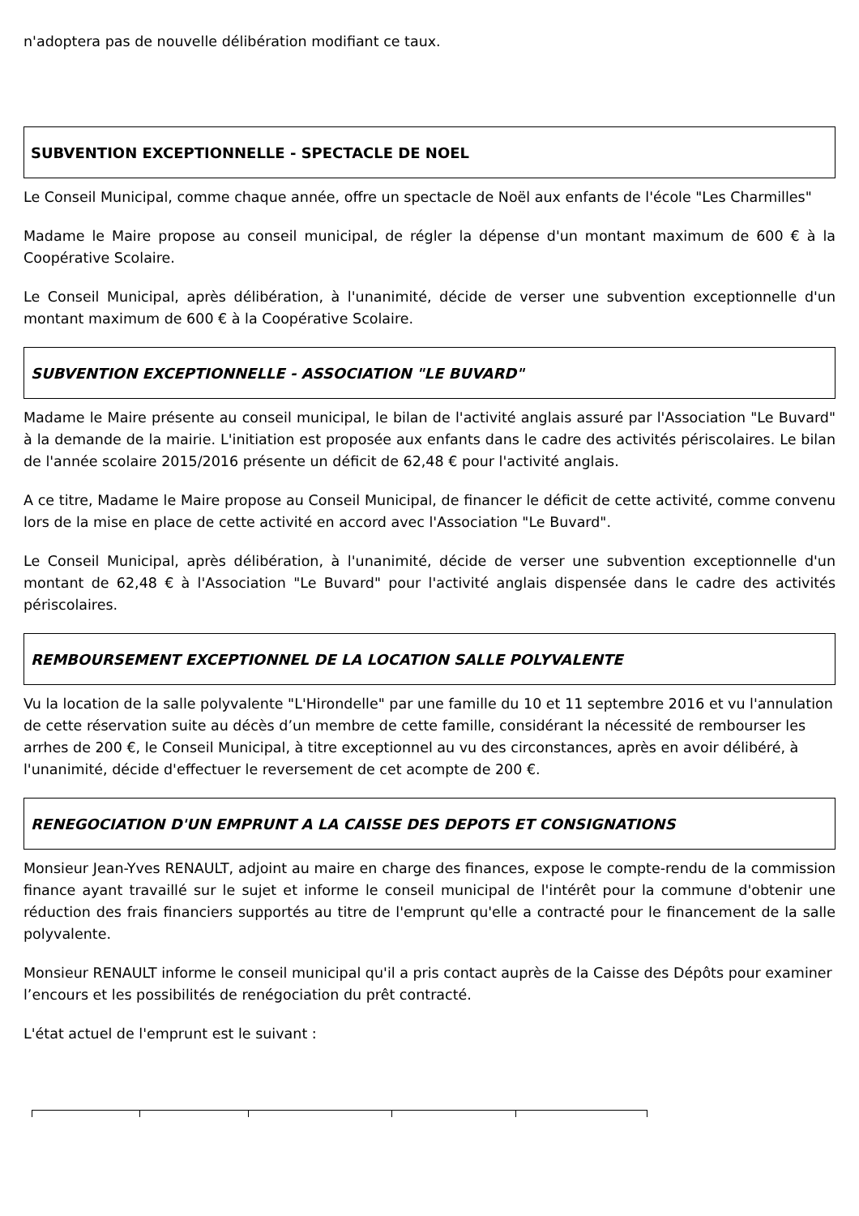n'adoptera pas de nouvelle délibération modifiant ce taux.
SUBVENTION EXCEPTIONNELLE - SPECTACLE DE NOEL
Le Conseil Municipal, comme chaque année, offre un spectacle de Noël aux enfants de l'école "Les Charmilles"
Madame le Maire propose au conseil municipal, de régler la dépense d'un montant maximum de 600 € à la Coopérative Scolaire.
Le Conseil Municipal, après délibération, à l'unanimité, décide de verser une subvention exceptionnelle d'un montant maximum de 600 € à la Coopérative Scolaire.
SUBVENTION EXCEPTIONNELLE - ASSOCIATION "LE BUVARD"
Madame le Maire présente au conseil municipal, le bilan de l'activité anglais assuré par l'Association "Le Buvard" à la demande de la mairie. L'initiation est proposée aux enfants dans le cadre des activités périscolaires. Le bilan de l'année scolaire 2015/2016 présente un déficit de 62,48 € pour l'activité anglais.
A ce titre, Madame le Maire propose au Conseil Municipal, de financer le déficit de cette activité, comme convenu lors de la mise en place de cette activité en accord avec l'Association "Le Buvard".
Le Conseil Municipal, après délibération, à l'unanimité, décide de verser une subvention exceptionnelle d'un montant de 62,48 € à l'Association "Le Buvard" pour l'activité anglais dispensée dans le cadre des activités périscolaires.
REMBOURSEMENT EXCEPTIONNEL DE LA LOCATION SALLE POLYVALENTE
Vu la location de la salle polyvalente "L'Hirondelle" par une famille du 10 et 11 septembre 2016 et vu l'annulation de cette réservation suite au décès d’un membre de cette famille, considérant la nécessité de rembourser les arrhes de 200 €, le Conseil Municipal, à titre exceptionnel au vu des circonstances, après en avoir délibéré, à l'unanimité, décide d'effectuer le reversement de cet acompte de 200 €.
RENEGOCIATION D'UN EMPRUNT A LA CAISSE DES DEPOTS ET CONSIGNATIONS
Monsieur Jean-Yves RENAULT, adjoint au maire en charge des finances, expose le compte-rendu de la commission finance ayant travaillé sur le sujet et informe le conseil municipal de l'intérêt pour la commune d'obtenir une réduction des frais financiers supportés au titre de l'emprunt qu'elle a contracté pour le financement de la salle polyvalente.
Monsieur RENAULT informe le conseil municipal qu'il a pris contact auprès de la Caisse des Dépôts pour examiner l’encours et les possibilités de renégociation du prêt contracté.
L'état actuel de l'emprunt est le suivant :